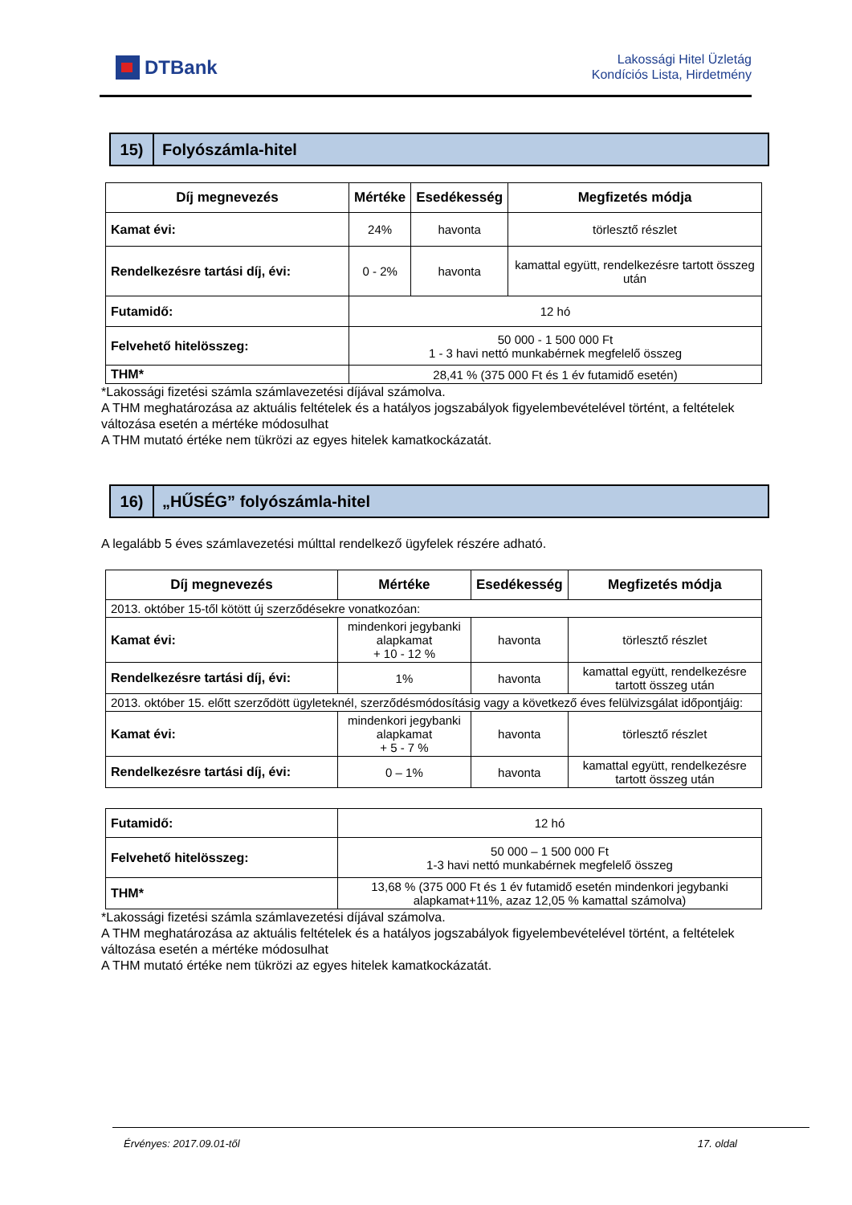DTBank
Lakossági Hitel Üzletág
Kondíciós Lista, Hirdetmény
15)
Folyószámla-hitel
| Díj megnevezés | Mértéke | Esedékesség | Megfizetés módja |
| --- | --- | --- | --- |
| Kamat évi: | 24% | havonta | törlesztő részlet |
| Rendelkezésre tartási díj, évi: | 0 - 2% | havonta | kamattal együtt, rendelkezésre tartott összeg után |
| Futamidő: | 12 hó | | |
| Felvehető hitelösszeg: | 50 000 - 1 500 000 Ft 1 - 3 havi nettó munkabérnek megfelelő összeg | | |
| THM* | 28,41 % (375 000 Ft és 1 év futamidő esetén) | | |
*Lakossági fizetési számla számlavezetési díjával számolva.
A THM meghatározása az aktuális feltételek és a hatályos jogszabályok figyelembevételével történt, a feltételek változása esetén a mértéke módosulhat
A THM mutató értéke nem tükrözi az egyes hitelek kamatkockázatát.
16)
„HŰSÉG” folyószámla-hitel
A legalább 5 éves számlavezetési múlttal rendelkező ügyfelek részére adható.
| Díj megnevezés | Mértéke | Esedékesség | Megfizetés módja |
| --- | --- | --- | --- |
| 2013. október 15-től kötött új szerződésekre vonatkozóan: | | | |
| Kamat évi: | mindenkori jegybanki alapkamat + 10 - 12 % | havonta | törlesztő részlet |
| Rendelkezésre tartási díj, évi: | 1% | havonta | kamattal együtt, rendelkezésre tartott összeg után |
| 2013. október 15. előtt szerződött ügyleteknél, szerződésmódosításig vagy a következő éves felülvizsgálat időpontjáig: | | | |
| Kamat évi: | mindenkori jegybanki alapkamat + 5 - 7 % | havonta | törlesztő részlet |
| Rendelkezésre tartási díj, évi: | 0 – 1% | havonta | kamattal együtt, rendelkezésre tartott összeg után |
| Futamidő: | 12 hó |
| Felvehető hitelösszeg: | 50 000 – 1 500 000 Ft 1-3 havi nettó munkabérnek megfelelő összeg |
| THM* | 13,68 % (375 000 Ft és 1 év futamidő esetén mindenkori jegybanki alapkamat+11%, azaz 12,05 % kamattal számolva) |
*Lakossági fizetési számla számlavezetési díjával számolva.
A THM meghatározása az aktuális feltételek és a hatályos jogszabályok figyelembevételével történt, a feltételek változása esetén a mértéke módosulhat
A THM mutató értéke nem tükrözi az egyes hitelek kamatkockázatát.
Érvényes: 2017.09.01-től 17. oldal